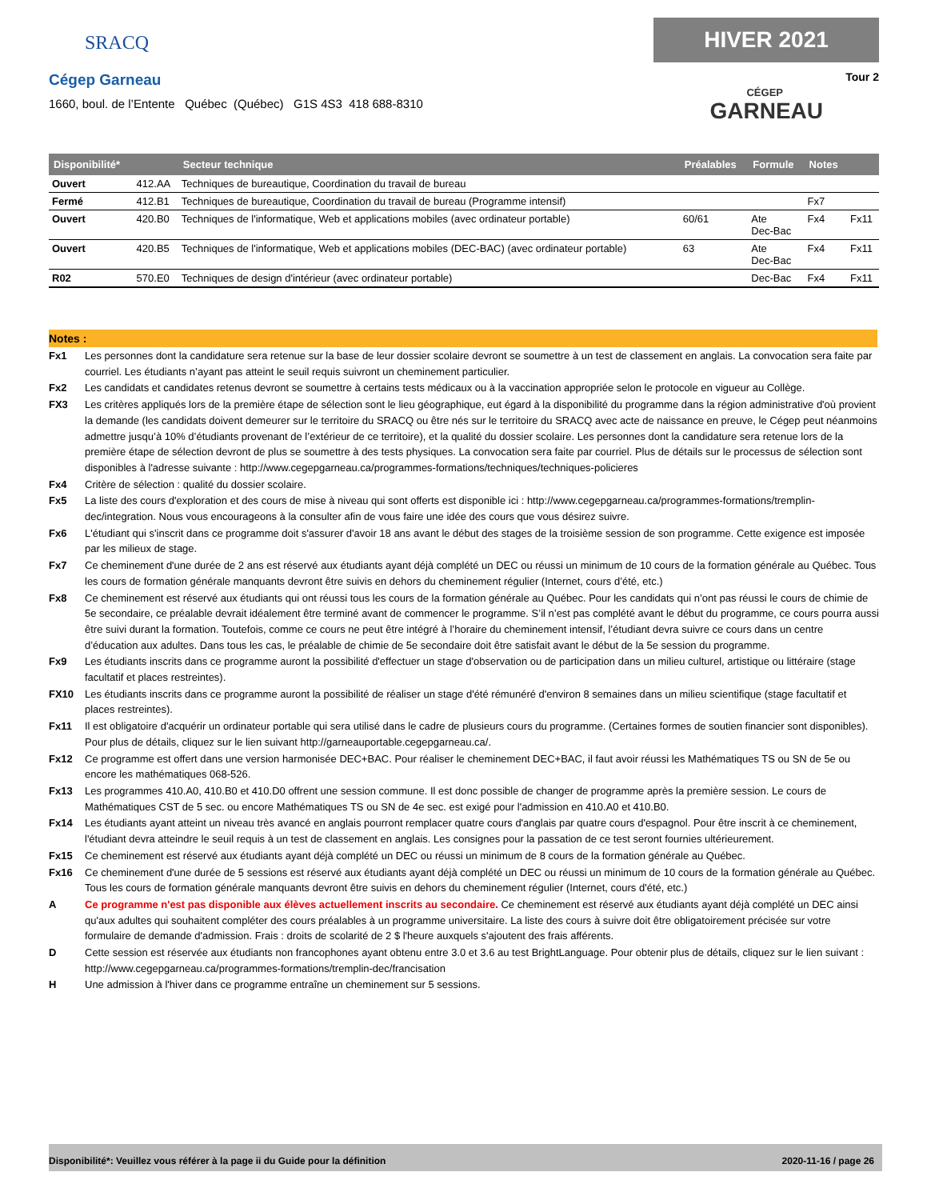SRACQ
Cégep Garneau
1660, boul. de l’Entente Québec (Québec) G1S 4S3 418 688-8310
HIVER 2021
Tour 2
CÉGEP
GARNEAU
| Disponibilité* | | Secteur technique | Préalables | Formule | Notes | |
| --- | --- | --- | --- | --- | --- | --- |
| Ouvert | 412.AA | Techniques de bureautique, Coordination du travail de bureau | | | | |
| Fermé | 412.B1 | Techniques de bureautique, Coordination du travail de bureau (Programme intensif) | | | Fx7 | |
| Ouvert | 420.B0 | Techniques de l'informatique, Web et applications mobiles (avec ordinateur portable) | 60/61 | Ate Dec-Bac | Fx4 | Fx11 |
| Ouvert | 420.B5 | Techniques de l'informatique, Web et applications mobiles (DEC-BAC) (avec ordinateur portable) | 63 | Ate Dec-Bac | Fx4 | Fx11 |
| R02 | 570.E0 | Techniques de design d'intérieur (avec ordinateur portable) | | Dec-Bac | Fx4 | Fx11 |
Notes :
Fx1 Les personnes dont la candidature sera retenue sur la base de leur dossier scolaire devront se soumettre à un test de classement en anglais. La convocation sera faite par courriel. Les étudiants n’ayant pas atteint le seuil requis suivront un cheminement particulier.
Fx2 Les candidats et candidates retenus devront se soumettre à certains tests médicaux ou à la vaccination appropriée selon le protocole en vigueur au Collège.
FX3 Les critères appliqués lors de la première étape de sélection sont le lieu géographique, eut égard à la disponibilité du programme dans la région administrative d'où provient la demande (les candidats doivent demeurer sur le territoire du SRACQ ou être nés sur le territoire du SRACQ avec acte de naissance en preuve, le Cégep peut néanmoins admettre jusqu’à 10% d’étudiants provenant de l’extérieur de ce territoire), et la qualité du dossier scolaire. Les personnes dont la candidature sera retenue lors de la première étape de sélection devront de plus se soumettre à des tests physiques. La convocation sera faite par courriel. Plus de détails sur le processus de sélection sont disponibles à l'adresse suivante : http://www.cegepgarneau.ca/programmes-formations/techniques/techniques-policieres
Fx4 Critère de sélection : qualité du dossier scolaire.
Fx5 La liste des cours d'exploration et des cours de mise à niveau qui sont offerts est disponible ici : http://www.cegepgarneau.ca/programmes-formations/tremplin-dec/integration. Nous vous encourageons à la consulter afin de vous faire une idée des cours que vous désirez suivre.
Fx6 L'étudiant qui s'inscrit dans ce programme doit s'assurer d'avoir 18 ans avant le début des stages de la troisième session de son programme. Cette exigence est imposée par les milieux de stage.
Fx7 Ce cheminement d'une durée de 2 ans est réservé aux étudiants ayant déjà complété un DEC ou réussi un minimum de 10 cours de la formation générale au Québec. Tous les cours de formation générale manquants devront être suivis en dehors du cheminement régulier (Internet, cours d’été, etc.)
Fx8 Ce cheminement est réservé aux étudiants qui ont réussi tous les cours de la formation générale au Québec. Pour les candidats qui n’ont pas réussi le cours de chimie de 5e secondaire, ce préalable devrait idéalement être terminé avant de commencer le programme. S’il n’est pas complété avant le début du programme, ce cours pourra aussi être suivi durant la formation. Toutefois, comme ce cours ne peut être intégré à l’horaire du cheminement intensif, l’étudiant devra suivre ce cours dans un centre d’éducation aux adultes. Dans tous les cas, le préalable de chimie de 5e secondaire doit être satisfait avant le début de la 5e session du programme.
Fx9 Les étudiants inscrits dans ce programme auront la possibilité d'effectuer un stage d'observation ou de participation dans un milieu culturel, artistique ou littéraire (stage facultatif et places restreintes).
FX10 Les étudiants inscrits dans ce programme auront la possibilité de réaliser un stage d'été rémunéré d'environ 8 semaines dans un milieu scientifique (stage facultatif et places restreintes).
Fx11 Il est obligatoire d'acquérir un ordinateur portable qui sera utilisé dans le cadre de plusieurs cours du programme. (Certaines formes de soutien financier sont disponibles). Pour plus de détails, cliquez sur le lien suivant http://garneauportable.cegepgarneau.ca/.
Fx12 Ce programme est offert dans une version harmonisée DEC+BAC. Pour réaliser le cheminement DEC+BAC, il faut avoir réussi les Mathématiques TS ou SN de 5e ou encore les mathématiques 068-526.
Fx13 Les programmes 410.A0, 410.B0 et 410.D0 offrent une session commune. Il est donc possible de changer de programme après la première session. Le cours de Mathématiques CST de 5 sec. ou encore Mathématiques TS ou SN de 4e sec. est exigé pour l'admission en 410.A0 et 410.B0.
Fx14 Les étudiants ayant atteint un niveau très avancé en anglais pourront remplacer quatre cours d'anglais par quatre cours d'espagnol. Pour être inscrit à ce cheminement, l'étudiant devra atteindre le seuil requis à un test de classement en anglais. Les consignes pour la passation de ce test seront fournies ultérieurement.
Fx15 Ce cheminement est réservé aux étudiants ayant déjà complété un DEC ou réussi un minimum de 8 cours de la formation générale au Québec.
Fx16 Ce cheminement d'une durée de 5 sessions est réservé aux étudiants ayant déjà complété un DEC ou réussi un minimum de 10 cours de la formation générale au Québec. Tous les cours de formation générale manquants devront être suivis en dehors du cheminement régulier (Internet, cours d'été, etc.)
A Ce programme n'est pas disponible aux élèves actuellement inscrits au secondaire. Ce cheminement est réservé aux étudiants ayant déjà complété un DEC ainsi qu'aux adultes qui souhaitent compléter des cours préalables à un programme universitaire. La liste des cours à suivre doit être obligatoirement précisée sur votre formulaire de demande d'admission. Frais : droits de scolarité de 2 $ l'heure auxquels s'ajoutent des frais afférents.
D Cette session est réservée aux étudiants non francophones ayant obtenu entre 3.0 et 3.6 au test BrightLanguage. Pour obtenir plus de détails, cliquez sur le lien suivant : http://www.cegepgarneau.ca/programmes-formations/tremplin-dec/francisation
H Une admission à l'hiver dans ce programme entraîne un cheminement sur 5 sessions.
Disponibilité*: Veuillez vous référer à la page ii du Guide pour la définition 2020-11-16 / page 26